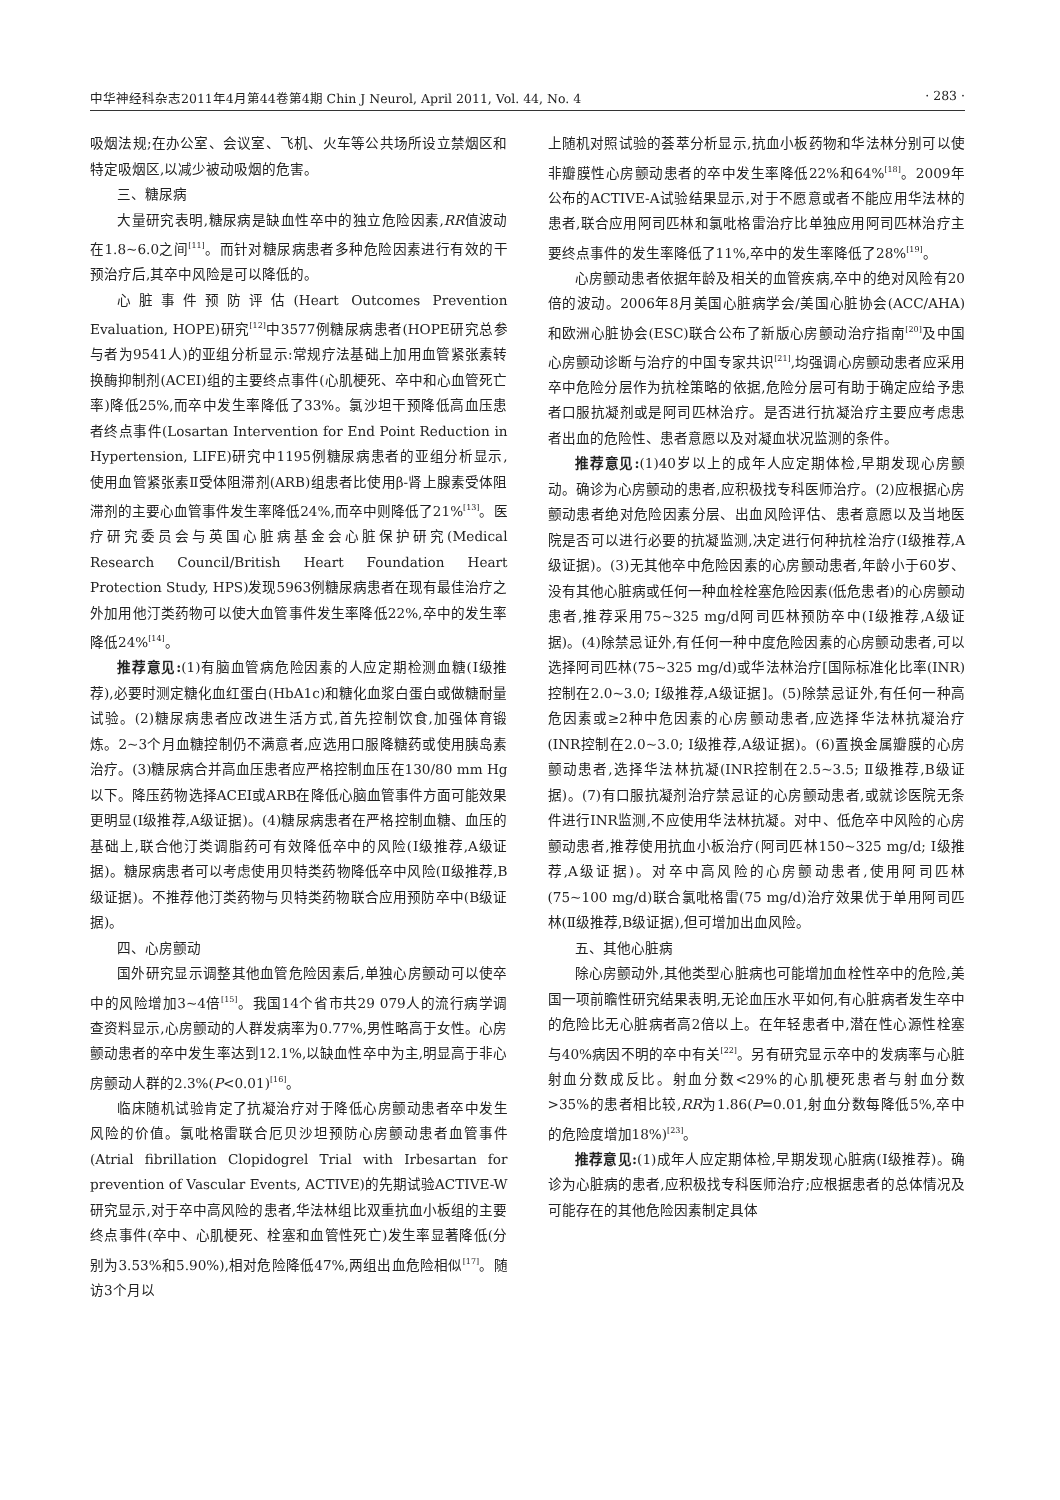中华神经科杂志2011年4月第44卷第4期 Chin J Neurol, April 2011, Vol. 44, No. 4 · 283 ·
吸烟法规;在办公室、会议室、飞机、火车等公共场所设立禁烟区和特定吸烟区,以减少被动吸烟的危害。
三、糖尿病
大量研究表明,糖尿病是缺血性卒中的独立危险因素,RR值波动在1.8~6.0之间<sup>[11]</sup>。而针对糖尿病患者多种危险因素进行有效的干预治疗后,其卒中风险是可以降低的。
心脏事件预防评估(Heart Outcomes Prevention Evaluation, HOPE)研究<sup>[12]</sup>中3577例糖尿病患者(HOPE研究总参与者为9541人)的亚组分析显示:常规疗法基础上加用血管紧张素转换酶抑制剂(ACEI)组的主要终点事件(心肌梗死、卒中和心血管死亡率)降低25%,而卒中发生率降低了33%。氯沙坦干预降低高血压患者终点事件(Losartan Intervention for End Point Reduction in Hypertension, LIFE)研究中1195例糖尿病患者的亚组分析显示,使用血管紧张素Ⅱ受体阻滞剂(ARB)组患者比使用β-肾上腺素受体阻滞剂的主要心血管事件发生率降低24%,而卒中则降低了21%<sup>[13]</sup>。医疗研究委员会与英国心脏病基金会心脏保护研究(Medical Research Council/British Heart Foundation Heart Protection Study, HPS)发现5963例糖尿病患者在现有最佳治疗之外加用他汀类药物可以使大血管事件发生率降低22%,卒中的发生率降低24%<sup>[14]</sup>。
推荐意见:(1)有脑血管病危险因素的人应定期检测血糖(Ⅰ级推荐),必要时测定糖化血红蛋白(HbA1c)和糖化血浆白蛋白或做糖耐量试验。(2)糖尿病患者应改进生活方式,首先控制饮食,加强体育锻炼。2~3个月血糖控制仍不满意者,应选用口服降糖药或使用胰岛素治疗。(3)糖尿病合并高血压患者应严格控制血压在130/80 mm Hg以下。降压药物选择ACEI或ARB在降低心脑血管事件方面可能效果更明显(Ⅰ级推荐,A级证据)。(4)糖尿病患者在严格控制血糖、血压的基础上,联合他汀类调脂药可有效降低卒中的风险(Ⅰ级推荐,A级证据)。糖尿病患者可以考虑使用贝特类药物降低卒中风险(Ⅱ级推荐,B级证据)。不推荐他汀类药物与贝特类药物联合应用预防卒中(B级证据)。
四、心房颤动
国外研究显示调整其他血管危险因素后,单独心房颤动可以使卒中的风险增加3~4倍<sup>[15]</sup>。我国14个省市共29 079人的流行病学调查资料显示,心房颤动的人群发病率为0.77%,男性略高于女性。心房颤动患者的卒中发生率达到12.1%,以缺血性卒中为主,明显高于非心房颤动人群的2.3%(P<0.01)<sup>[16]</sup>。
临床随机试验肯定了抗凝治疗对于降低心房颤动患者卒中发生风险的价值。氯吡格雷联合厄贝沙坦预防心房颤动患者血管事件(Atrial fibrillation Clopidogrel Trial with Irbesartan for prevention of Vascular Events, ACTIVE)的先期试验ACTIVE-W研究显示,对于卒中高风险的患者,华法林组比双重抗血小板组的主要终点事件(卒中、心肌梗死、栓塞和血管性死亡)发生率显著降低(分别为3.53%和5.90%),相对危险降低47%,两组出血危险相似<sup>[17]</sup>。随访3个月以
上随机对照试验的荟萃分析显示,抗血小板药物和华法林分别可以使非瓣膜性心房颤动患者的卒中发生率降低22%和64%<sup>[18]</sup>。2009年公布的ACTIVE-A试验结果显示,对于不愿意或者不能应用华法林的患者,联合应用阿司匹林和氯吡格雷治疗比单独应用阿司匹林治疗主要终点事件的发生率降低了11%,卒中的发生率降低了28%<sup>[19]</sup>。
心房颤动患者依据年龄及相关的血管疾病,卒中的绝对风险有20倍的波动。2006年8月美国心脏病学会/美国心脏协会(ACC/AHA)和欧洲心脏协会(ESC)联合公布了新版心房颤动治疗指南<sup>[20]</sup>及中国心房颤动诊断与治疗的中国专家共识<sup>[21]</sup>,均强调心房颤动患者应采用卒中危险分层作为抗栓策略的依据,危险分层可有助于确定应给予患者口服抗凝剂或是阿司匹林治疗。是否进行抗凝治疗主要应考虑患者出血的危险性、患者意愿以及对凝血状况监测的条件。
推荐意见:(1)40岁以上的成年人应定期体检,早期发现心房颤动。确诊为心房颤动的患者,应积极找专科医师治疗。(2)应根据心房颤动患者绝对危险因素分层、出血风险评估、患者意愿以及当地医院是否可以进行必要的抗凝监测,决定进行何种抗栓治疗(Ⅰ级推荐,A级证据)。(3)无其他卒中危险因素的心房颤动患者,年龄小于60岁、没有其他心脏病或任何一种血栓栓塞危险因素(低危患者)的心房颤动患者,推荐采用75~325 mg/d阿司匹林预防卒中(Ⅰ级推荐,A级证据)。(4)除禁忌证外,有任何一种中度危险因素的心房颤动患者,可以选择阿司匹林(75~325 mg/d)或华法林治疗[国际标准化比率(INR)控制在2.0~3.0; Ⅰ级推荐,A级证据]。(5)除禁忌证外,有任何一种高危因素或≥2种中危因素的心房颤动患者,应选择华法林抗凝治疗(INR控制在2.0~3.0; Ⅰ级推荐,A级证据)。(6)置换金属瓣膜的心房颤动患者,选择华法林抗凝(INR控制在2.5~3.5; Ⅱ级推荐,B级证据)。(7)有口服抗凝剂治疗禁忌证的心房颤动患者,或就诊医院无条件进行INR监测,不应使用华法林抗凝。对中、低危卒中风险的心房颤动患者,推荐使用抗血小板治疗(阿司匹林150~325 mg/d; Ⅰ级推荐,A级证据)。对卒中高风险的心房颤动患者,使用阿司匹林(75~100 mg/d)联合氯吡格雷(75 mg/d)治疗效果优于单用阿司匹林(Ⅱ级推荐,B级证据),但可增加出血风险。
五、其他心脏病
除心房颤动外,其他类型心脏病也可能增加血栓性卒中的危险,美国一项前瞻性研究结果表明,无论血压水平如何,有心脏病者发生卒中的危险比无心脏病者高2倍以上。在年轻患者中,潜在性心源性栓塞与40%病因不明的卒中有关<sup>[22]</sup>。另有研究显示卒中的发病率与心脏射血分数成反比。射血分数<29%的心肌梗死患者与射血分数>35%的患者相比较,RR为1.86(P=0.01,射血分数每降低5%,卒中的危险度增加18%)<sup>[23]</sup>。
推荐意见:(1)成年人应定期体检,早期发现心脏病(Ⅰ级推荐)。确诊为心脏病的患者,应积极找专科医师治疗;应根据患者的总体情况及可能存在的其他危险因素制定具体